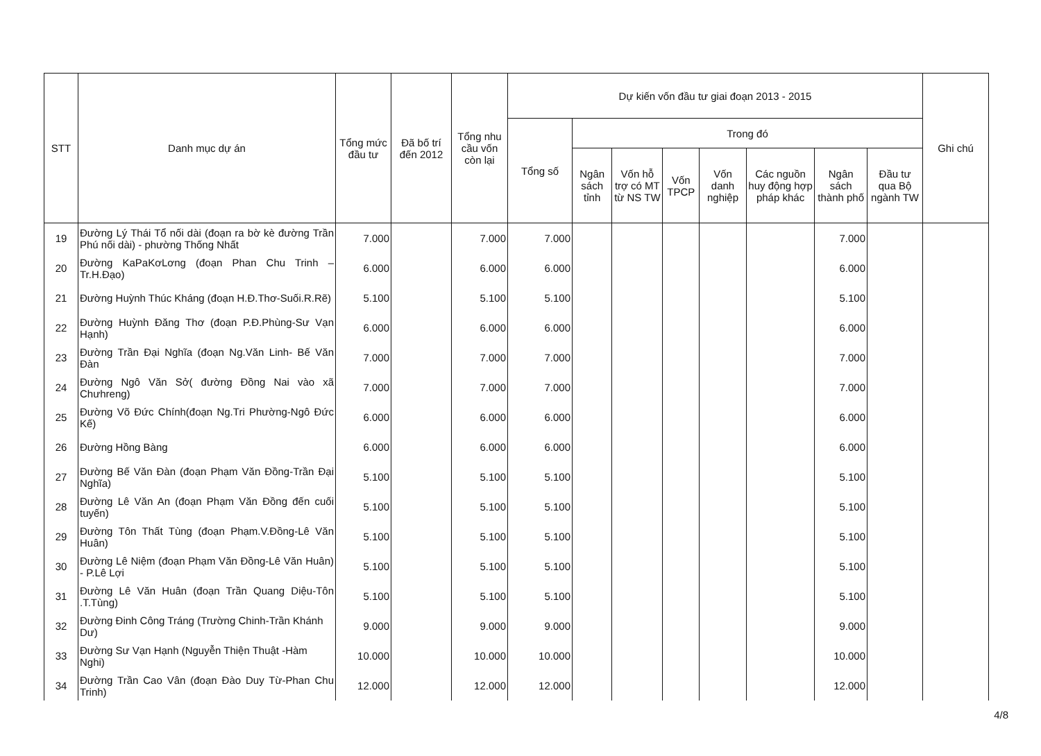| STT | Danh mục dự án | Tổng mức đầu tư | Đã bố trí đến 2012 | Tổng nhu cầu vốn còn lại | Dự kiến vốn đầu tư giai đoạn 2013 - 2015 | | | | | | | | Ghi chú |
| --- | --- | --- | --- | --- | --- | --- | --- | --- | --- | --- | --- | --- | --- |
| | | | | | Tổng số | Trong đó | | | | | | | |
| | | | | | | Ngân sách tỉnh | Vốn hỗ trợ có MT từ NS TW | Vốn TPCP | Vốn danh nghiệp | Các nguồn huy động hợp pháp khác | Ngân sách thành phố | Đầu tư qua Bộ ngành TW | |
| 19 | Đường Lý Thái Tổ nối dài (đoạn ra bờ kè đường Trần Phú nối dài) - phường Thống Nhất | 7.000 | | 7.000 | 7.000 | | | | | | 7.000 | | |
| 20 | Đường KaPaKơLơng (đoạn Phan Chu Trinh – Tr.H.Đạo) | 6.000 | | 6.000 | 6.000 | | | | | | 6.000 | | |
| 21 | Đường Huỳnh Thúc Kháng (đoạn H.Đ.Thơ-Suối.R.Rẽ) | 5.100 | | 5.100 | 5.100 | | | | | | 5.100 | | |
| 22 | Đường Huỳnh Đăng Thơ (đoạn P.Đ.Phùng-Sư Vạn Hạnh) | 6.000 | | 6.000 | 6.000 | | | | | | 6.000 | | |
| 23 | Đường Trần Đại Nghĩa (đoạn Ng.Văn Linh- Bế Văn Đàn | 7.000 | | 7.000 | 7.000 | | | | | | 7.000 | | |
| 24 | Đường Ngô Văn Sở( đường Đồng Nai vào xã Chưhreng) | 7.000 | | 7.000 | 7.000 | | | | | | 7.000 | | |
| 25 | Đường Võ Đức Chính(đoạn Ng.Tri Phường-Ngô Đức Kế) | 6.000 | | 6.000 | 6.000 | | | | | | 6.000 | | |
| 26 | Đường Hồng Bàng | 6.000 | | 6.000 | 6.000 | | | | | | 6.000 | | |
| 27 | Đường Bế Văn Đàn (đoạn Phạm Văn Đồng-Trần Đại Nghĩa) | 5.100 | | 5.100 | 5.100 | | | | | | 5.100 | | |
| 28 | Đường Lê Văn An (đoạn Phạm Văn Đồng đến cuối tuyến) | 5.100 | | 5.100 | 5.100 | | | | | | 5.100 | | |
| 29 | Đường Tôn Thất Tùng (đoạn Phạm.V.Đồng-Lê Văn Huân) | 5.100 | | 5.100 | 5.100 | | | | | | 5.100 | | |
| 30 | Đường Lê Niệm (đoạn Phạm Văn Đồng-Lê Văn Huân) - P.Lê Lợi | 5.100 | | 5.100 | 5.100 | | | | | | 5.100 | | |
| 31 | Đường Lê Văn Huân (đoạn Trần Quang Diệu-Tôn .T.Tùng) | 5.100 | | 5.100 | 5.100 | | | | | | 5.100 | | |
| 32 | Đường Đinh Công Tráng (Trường Chinh-Trần Khánh Dư) | 9.000 | | 9.000 | 9.000 | | | | | | 9.000 | | |
| 33 | Đường Sư Vạn Hạnh (Nguyễn Thiện Thuật -Hàm Nghi) | 10.000 | | 10.000 | 10.000 | | | | | | 10.000 | | |
| 34 | Đường Trần Cao Vân (đoạn Đào Duy Từ-Phan Chu Trinh) | 12.000 | | 12.000 | 12.000 | | | | | | 12.000 | | |
4/8